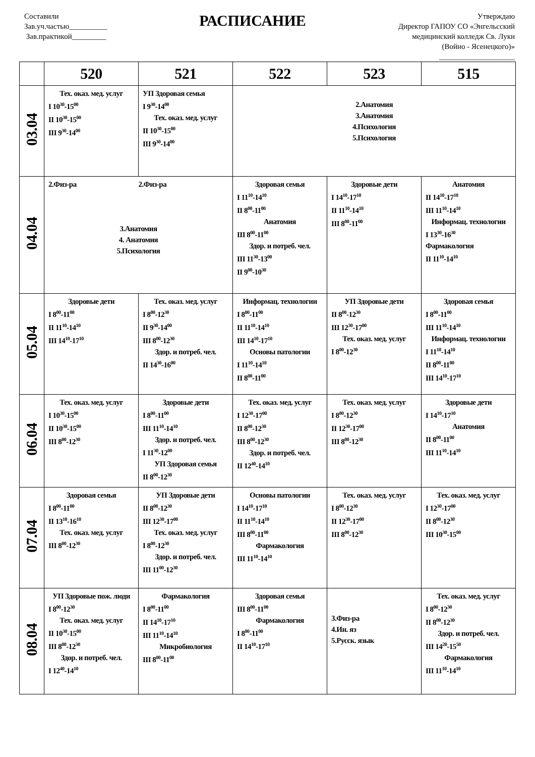Составили
Зав.уч.частью__________
Зав.практикой_________
РАСПИСАНИЕ
Утверждаю
Директор ГАПОУ СО «Энгельсский
медицинский колледж Св. Луки
(Войно - Ясенецкого)»
____________________
| | 520 | 521 | 522 | 523 | 515 |
| --- | --- | --- | --- | --- | --- |
| 03.04 | Тех. оказ. мед. услуг I 10<sup>30</sup>-15<sup>00</sup> II 10<sup>30</sup>-15<sup>00</sup> III 9<sup>30</sup>-14<sup>00</sup> | УП Здоровая семья I 9<sup>30</sup>-14<sup>00</sup> Тех. оказ. мед. услуг II 10<sup>30</sup>-15<sup>00</sup> III 9<sup>30</sup>-14<sup>00</sup> | 2.Анатомия 3.Анатомия 4.Психология 5.Психология | | |
| 04.04 | 2.Физ-ра 2.Физ-ра 3.Анатомия 4. Анатомия 5.Психология | | Здоровая семья I 11<sup>10</sup>-14<sup>10</sup> II 8<sup>00</sup>-11<sup>00</sup> Анатомия III 8<sup>00</sup>-11<sup>00</sup> Здор. и потреб. чел. III 11<sup>30</sup>-13<sup>00</sup> II 9<sup>00</sup>-10<sup>30</sup> | Здоровые дети I 14<sup>10</sup>-17<sup>10</sup> II 11<sup>10</sup>-14<sup>10</sup> III 8<sup>00</sup>-11<sup>00</sup> | Анатомия II 14<sup>10</sup>-17<sup>10</sup> III 11<sup>10</sup>-14<sup>10</sup> Информац. технологии I 13<sup>30</sup>-16<sup>30</sup> Фармакология II 11<sup>10</sup>-14<sup>10</sup> |
| 05.04 | Здоровые дети I 8<sup>00</sup>-11<sup>00</sup> II 11<sup>10</sup>-14<sup>10</sup> III 14<sup>10</sup>-17<sup>10</sup> | Тех. оказ. мед. услуг I 8<sup>00</sup>-12<sup>30</sup> II 9<sup>30</sup>-14<sup>00</sup> III 8<sup>00</sup>-12<sup>30</sup> Здор. и потреб. чел. II 14<sup>30</sup>-16<sup>00</sup> | Информац. технологии I 8<sup>00</sup>-11<sup>00</sup> II 11<sup>10</sup>-14<sup>10</sup> III 14<sup>10</sup>-17<sup>10</sup> Основы патологии I 11<sup>10</sup>-14<sup>10</sup> II 8<sup>00</sup>-11<sup>00</sup> | УП Здоровые дети II 8<sup>00</sup>-12<sup>30</sup> III 12<sup>30</sup>-17<sup>00</sup> Тех. оказ. мед. услуг I 8<sup>00</sup>-12<sup>30</sup> | Здоровая семья I 8<sup>00</sup>-11<sup>00</sup> III 11<sup>10</sup>-14<sup>10</sup> Информац. технологии I 11<sup>10</sup>-14<sup>10</sup> II 8<sup>00</sup>-11<sup>00</sup> III 14<sup>10</sup>-17<sup>10</sup> |
| 06.04 | Тех. оказ. мед. услуг I 10<sup>30</sup>-15<sup>00</sup> II 10<sup>30</sup>-15<sup>00</sup> III 8<sup>00</sup>-12<sup>30</sup> | Здоровые дети I 8<sup>00</sup>-11<sup>00</sup> III 11<sup>10</sup>-14<sup>10</sup> Здор. и потреб. чел. I 11<sup>30</sup>-12<sup>00</sup> УП Здоровая семья II 8<sup>00</sup>-12<sup>30</sup> | Тех. оказ. мед. услуг I 12<sup>30</sup>-17<sup>00</sup> II 8<sup>00</sup>-12<sup>30</sup> III 8<sup>00</sup>-12<sup>30</sup> Здор. и потреб. чел. II 12<sup>40</sup>-14<sup>10</sup> | Тех. оказ. мед. услуг I 8<sup>00</sup>-12<sup>30</sup> II 12<sup>30</sup>-17<sup>00</sup> III 8<sup>00</sup>-12<sup>30</sup> | Здоровые дети I 14<sup>10</sup>-17<sup>10</sup> Анатомия II 8<sup>00</sup>-11<sup>00</sup> III 11<sup>10</sup>-14<sup>10</sup> |
| 07.04 | Здоровая семья I 8<sup>00</sup>-11<sup>00</sup> II 13<sup>10</sup>-16<sup>10</sup> Тех. оказ. мед. услуг III 8<sup>00</sup>-12<sup>30</sup> | УП Здоровые дети II 8<sup>00</sup>-12<sup>30</sup> III 12<sup>30</sup>-17<sup>00</sup> Тех. оказ. мед. услуг I 8<sup>00</sup>-12<sup>30</sup> Здор. и потреб. чел. III 11<sup>00</sup>-12<sup>30</sup> | Основы патологии I 14<sup>10</sup>-17<sup>10</sup> II 11<sup>10</sup>-14<sup>10</sup> III 8<sup>00</sup>-11<sup>00</sup> Фармакология III 11<sup>10</sup>-14<sup>10</sup> | Тех. оказ. мед. услуг I 8<sup>00</sup>-12<sup>30</sup> II 12<sup>30</sup>-17<sup>00</sup> III 8<sup>00</sup>-12<sup>30</sup> | Тех. оказ. мед. услуг I 12<sup>30</sup>-17<sup>00</sup> II 8<sup>00</sup>-12<sup>30</sup> III 10<sup>30</sup>-15<sup>00</sup> |
| 08.04 | УП Здоровые пож. люди I 8<sup>00</sup>-12<sup>30</sup> Тех. оказ. мед. услуг II 10<sup>30</sup>-15<sup>00</sup> III 8<sup>00</sup>-12<sup>30</sup> Здор. и потреб. чел. I 12<sup>40</sup>-14<sup>10</sup> | Фармакология I 8<sup>00</sup>-11<sup>00</sup> II 14<sup>10</sup>-17<sup>10</sup> III 11<sup>10</sup>-14<sup>10</sup> Микробиология III 8<sup>00</sup>-11<sup>00</sup> | Здоровая семья III 8<sup>00</sup>-11<sup>00</sup> Фармакология I 8<sup>00</sup>-11<sup>00</sup> II 14<sup>10</sup>-17<sup>10</sup> | 3.Физ-ра 4.Ин. яз 5.Русск. язык | Тех. оказ. мед. услуг I 8<sup>00</sup>-12<sup>30</sup> II 8<sup>00</sup>-12<sup>30</sup> Здор. и потреб. чел. III 14<sup>20</sup>-15<sup>50</sup> Фармакология III 11<sup>10</sup>-14<sup>10</sup> |